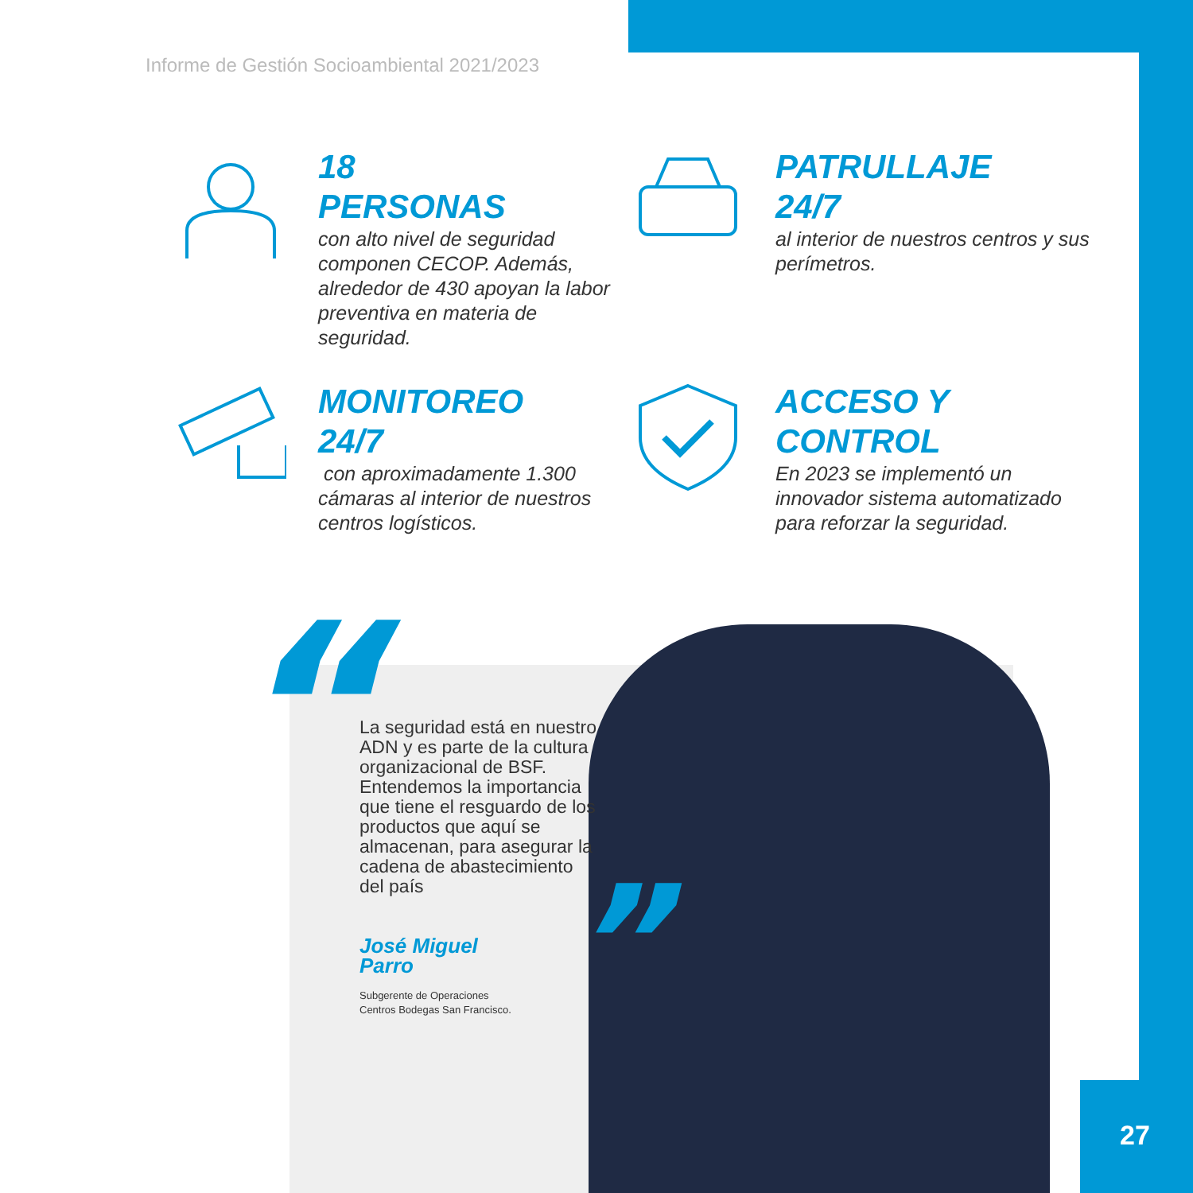Informe de Gestión Socioambiental 2021/2023
18
PERSONAS
con alto nivel de seguridad componen CECOP. Además, alrededor de 430 apoyan la labor preventiva en materia de seguridad.
PATRULLAJE
24/7
al interior de nuestros centros y sus perímetros.
MONITOREO
24/7
con aproximadamente 1.300 cámaras al interior de nuestros centros logísticos.
ACCESO Y
CONTROL
En 2023 se implementó un innovador sistema automatizado para reforzar la seguridad.
“
La seguridad está en nuestro ADN y es parte de la cultura organizacional de BSF. Entendemos la importancia que tiene el resguardo de los productos que aquí se almacenan, para asegurar la cadena de abastecimiento del país
José Miguel
Parro
Subgerente de Operaciones
Centros Bodegas San Francisco.
”
27